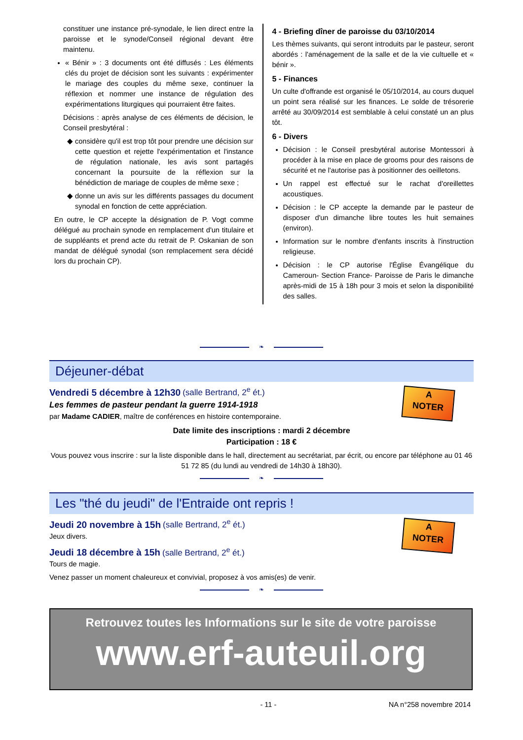constituer une instance pré-synodale, le lien direct entre la paroisse et le synode/Conseil régional devant être maintenu.
« Bénir » : 3 documents ont été diffusés : Les éléments clés du projet de décision sont les suivants : expérimenter le mariage des couples du même sexe, continuer la réflexion et nommer une instance de régulation des expérimentations liturgiques qui pourraient être faites.
Décisions : après analyse de ces éléments de décision, le Conseil presbytéral :
considère qu'il est trop tôt pour prendre une décision sur cette question et rejette l'expérimentation et l'instance de régulation nationale, les avis sont partagés concernant la poursuite de la réflexion sur la bénédiction de mariage de couples de même sexe ;
donne un avis sur les différents passages du document synodal en fonction de cette appréciation.
En outre, le CP accepte la désignation de P. Vogt comme délégué au prochain synode en remplacement d'un titulaire et de suppléants et prend acte du retrait de P. Oskanian de son mandat de délégué synodal (son remplacement sera décidé lors du prochain CP).
4 - Briefing dîner de paroisse du 03/10/2014
Les thèmes suivants, qui seront introduits par le pasteur, seront abordés : l'aménagement de la salle et de la vie cultuelle et « bénir ».
5 - Finances
Un culte d'offrande est organisé le 05/10/2014, au cours duquel un point sera réalisé sur les finances. Le solde de trésorerie arrêté au 30/09/2014 est semblable à celui constaté un an plus tôt.
6 - Divers
Décision : le Conseil presbytéral autorise Montessori à procéder à la mise en place de grooms pour des raisons de sécurité et ne l'autorise pas à positionner des oeilletons.
Un rappel est effectué sur le rachat d'oreillettes acoustiques.
Décision : le CP accepte la demande par le pasteur de disposer d'un dimanche libre toutes les huit semaines (environ).
Information sur le nombre d'enfants inscrits à l'instruction religieuse.
Décision : le CP autorise l'Église Évangélique du Cameroun- Section France- Paroisse de Paris le dimanche après-midi de 15 à 18h pour 3 mois et selon la disponibilité des salles.
❧
Déjeuner-débat
A
NOTER
Vendredi 5 décembre à 12h30 (salle Bertrand, 2<sup>e</sup> ét.)
Les femmes de pasteur pendant la guerre 1914-1918
par Madame CADIER, maître de conférences en histoire contemporaine.
Date limite des inscriptions : mardi 2 décembre
Participation : 18 €
Vous pouvez vous inscrire : sur la liste disponible dans le hall, directement au secrétariat, par écrit, ou encore par téléphone au 01 46 51 72 85 (du lundi au vendredi de 14h30 à 18h30).
❧
Les "thé du jeudi" de l'Entraide ont repris !
A
NOTER
Jeudi 20 novembre à 15h (salle Bertrand, 2<sup>e</sup> ét.)
Jeux divers.
Jeudi 18 décembre à 15h (salle Bertrand, 2<sup>e</sup> ét.)
Tours de magie.
Venez passer un moment chaleureux et convivial, proposez à vos amis(es) de venir.
❧
Retrouvez toutes les Informations sur le site de votre paroisse
www.erf-auteuil.org
- 11 - NA n°258 novembre 2014